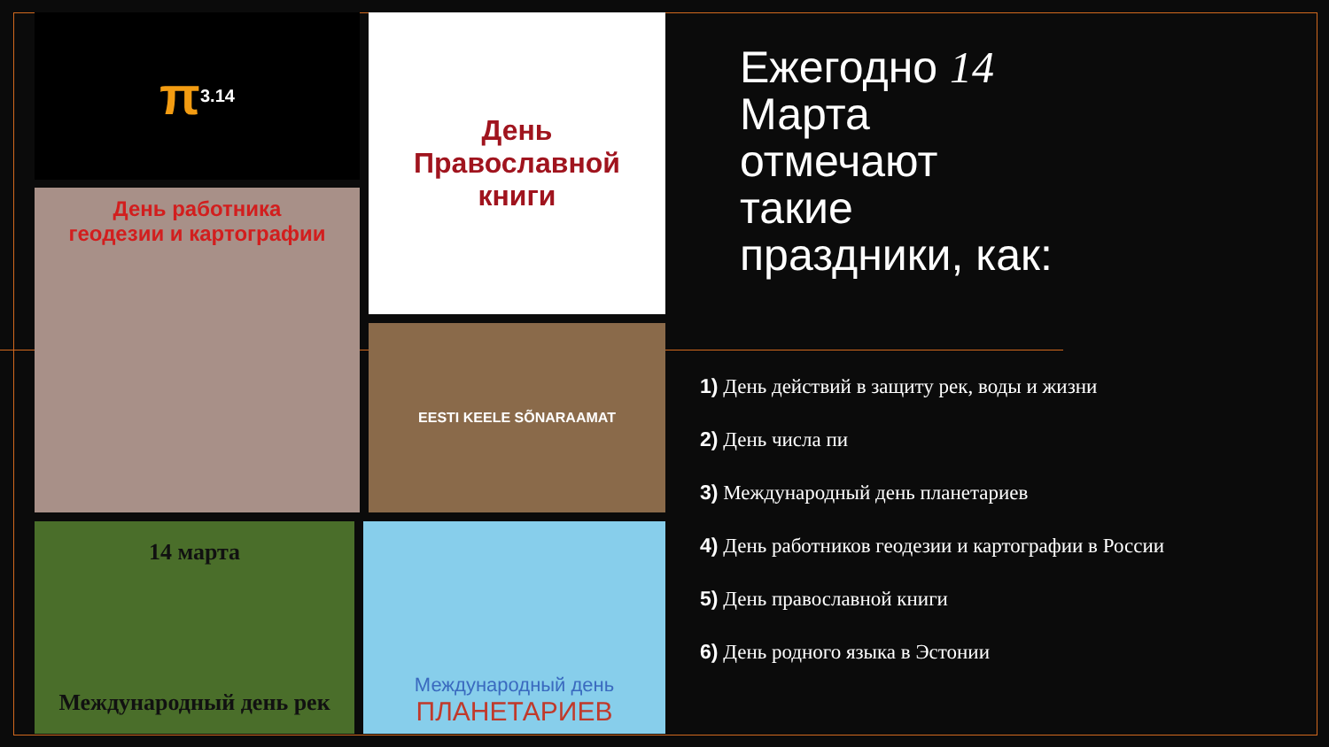π 3.14
День
Православной
книги
День работника
геодезии и картографии
EESTI KEELE SÕNARAAMAT
14 марта
Международный день рек
Международный день
ПЛАНЕТАРИЕВ
Ежегодно 14
Марта
отмечают
такие
праздники, как:
1) День действий в защиту рек, воды и жизни
2) День числа пи
3) Международный день планетариев
4) День работников геодезии и картографии в России
5) День православной книги
6) День родного языка в Эстонии